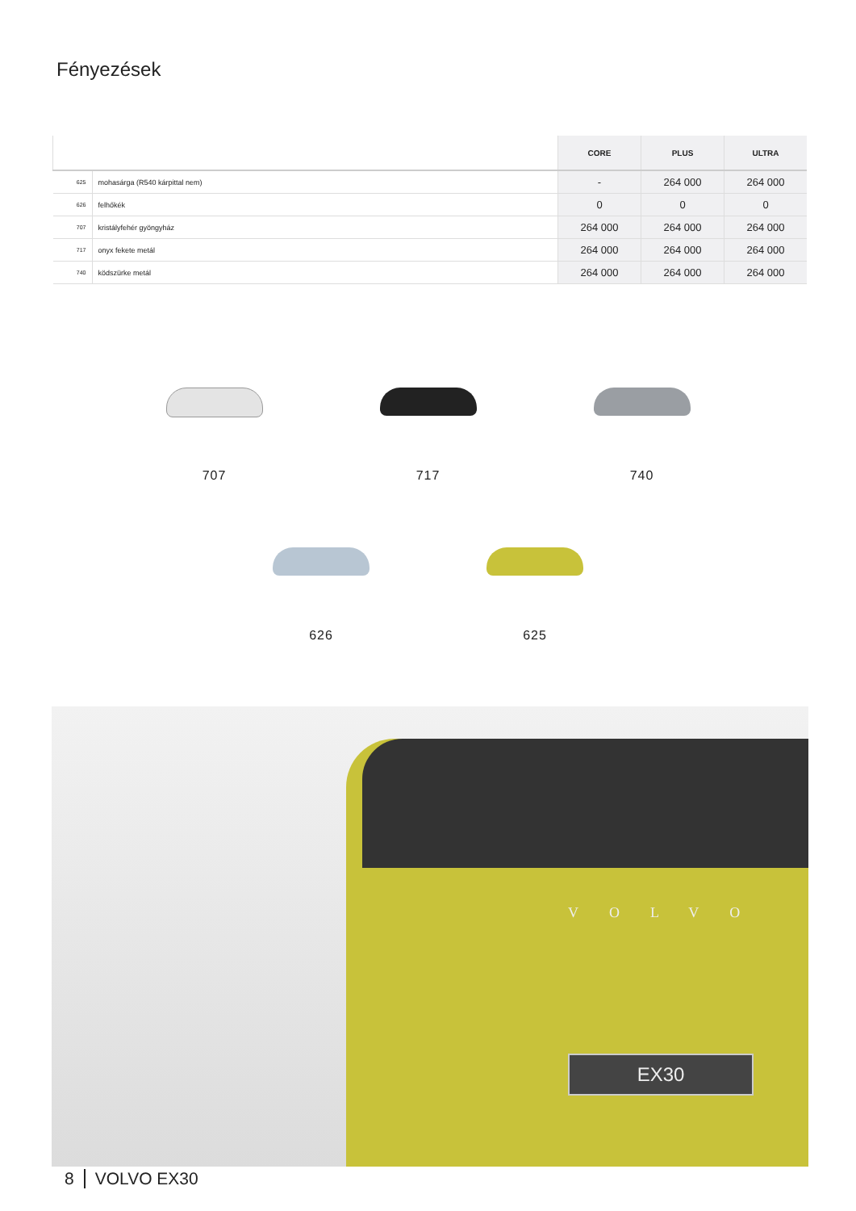Fényezések
| | | CORE | PLUS | ULTRA |
| --- | --- | --- | --- | --- |
| 625 | mohasárga (R540 kárpittal nem) | - | 264 000 | 264 000 |
| 626 | felhőkék | 0 | 0 | 0 |
| 707 | kristályfehér gyöngyház | 264 000 | 264 000 | 264 000 |
| 717 | onyx fekete metál | 264 000 | 264 000 | 264 000 |
| 740 | ködszürke metál | 264 000 | 264 000 | 264 000 |
707 717 740
626 625
VOLVO
EX30
8 VOLVO EX30